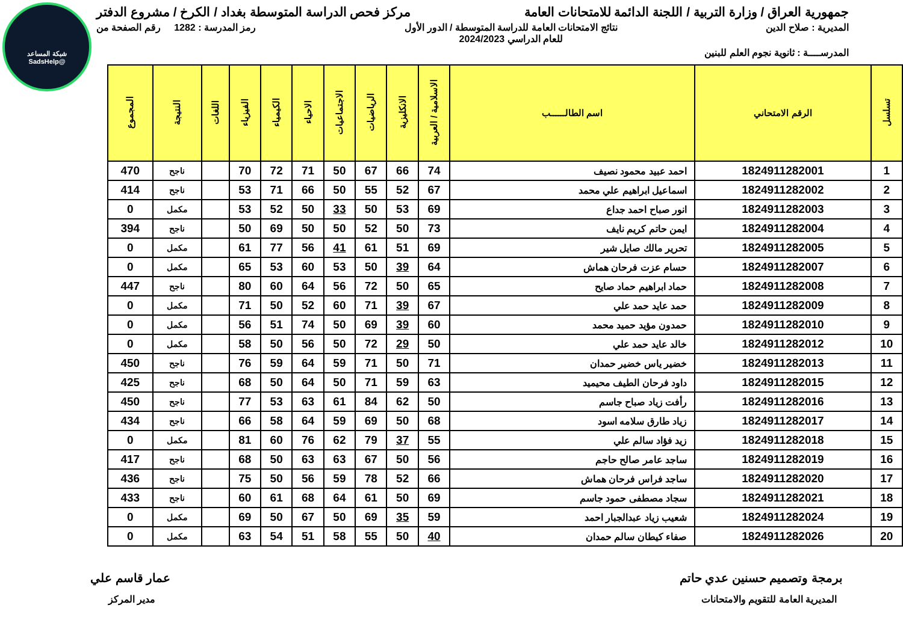شبكة المساعد
@SadsHelp
جمهورية العراق / وزارة التربية / اللجنة الدائمة للامتحانات العامة مركز فحص الدراسة المتوسطة بغداد / الكرخ / مشروع الدفتر
المديرية : صلاح الدين نتائج الامتحانات العامة للدراسة المتوسطة / الدور الأول
للعام الدراسي 2024/2023 رمز المدرسة : 1282 رقم الصفحة من
المدرســــة : ثانوية نجوم العلم للبنين
| تسلسل | الرقم الامتحاني | اسم الطالــــــب | الاسلامية / العربية | الانكليزية | الرياضيات | الاجتماعيات | الاحياء | الكيمياء | الفيزياء | اللغات | النتيجة | المجموع |
| --- | --- | --- | --- | --- | --- | --- | --- | --- | --- | --- | --- | --- |
| 1 | 1824911282001 | احمد عبيد محمود نصيف | 74 | 66 | 67 | 50 | 71 | 72 | 70 | | ناجح | 470 |
| 2 | 1824911282002 | اسماعيل ابراهيم علي محمد | 67 | 52 | 55 | 50 | 66 | 71 | 53 | | ناجح | 414 |
| 3 | 1824911282003 | انور صباح احمد جداع | 69 | 53 | 50 | 33 | 50 | 52 | 53 | | مكمل | 0 |
| 4 | 1824911282004 | ايمن حاتم كريم نايف | 73 | 50 | 52 | 50 | 50 | 69 | 50 | | ناجح | 394 |
| 5 | 1824911282005 | تحرير مالك صايل شير | 69 | 51 | 61 | 41 | 56 | 77 | 61 | | مكمل | 0 |
| 6 | 1824911282007 | حسام عزت فرحان هماش | 64 | 39 | 50 | 53 | 60 | 53 | 65 | | مكمل | 0 |
| 7 | 1824911282008 | حماد ابراهيم حماد صايح | 65 | 50 | 72 | 56 | 64 | 60 | 80 | | ناجح | 447 |
| 8 | 1824911282009 | حمد عايد حمد علي | 67 | 39 | 71 | 60 | 52 | 50 | 71 | | مكمل | 0 |
| 9 | 1824911282010 | حمدون مؤيد حميد محمد | 60 | 39 | 69 | 50 | 74 | 51 | 56 | | مكمل | 0 |
| 10 | 1824911282012 | خالد عايد حمد علي | 50 | 29 | 72 | 50 | 56 | 50 | 58 | | مكمل | 0 |
| 11 | 1824911282013 | خضير ياس خضير حمدان | 71 | 50 | 71 | 59 | 64 | 59 | 76 | | ناجح | 450 |
| 12 | 1824911282015 | داود فرحان الطيف محيميد | 63 | 59 | 71 | 50 | 64 | 50 | 68 | | ناجح | 425 |
| 13 | 1824911282016 | رأفت زياد صباح جاسم | 50 | 62 | 84 | 61 | 63 | 53 | 77 | | ناجح | 450 |
| 14 | 1824911282017 | زياد طارق سلامه اسود | 68 | 50 | 69 | 59 | 64 | 58 | 66 | | ناجح | 434 |
| 15 | 1824911282018 | زيد فؤاد سالم علي | 55 | 37 | 79 | 62 | 76 | 60 | 81 | | مكمل | 0 |
| 16 | 1824911282019 | ساجد عامر صالح حاجم | 56 | 50 | 67 | 63 | 63 | 50 | 68 | | ناجح | 417 |
| 17 | 1824911282020 | ساجد فراس فرحان هماش | 66 | 52 | 78 | 59 | 56 | 50 | 75 | | ناجح | 436 |
| 18 | 1824911282021 | سجاد مصطفى حمود جاسم | 69 | 50 | 61 | 64 | 68 | 61 | 60 | | ناجح | 433 |
| 19 | 1824911282024 | شعيب زياد عبدالجبار احمد | 59 | 35 | 69 | 50 | 67 | 50 | 69 | | مكمل | 0 |
| 20 | 1824911282026 | صفاء كيطان سالم حمدان | 40 | 50 | 55 | 58 | 51 | 54 | 63 | | مكمل | 0 |
برمجة وتصميم حسنين عدي حاتم عمار قاسم علي
المديرية العامة للتقويم والامتحانات مدير المركز